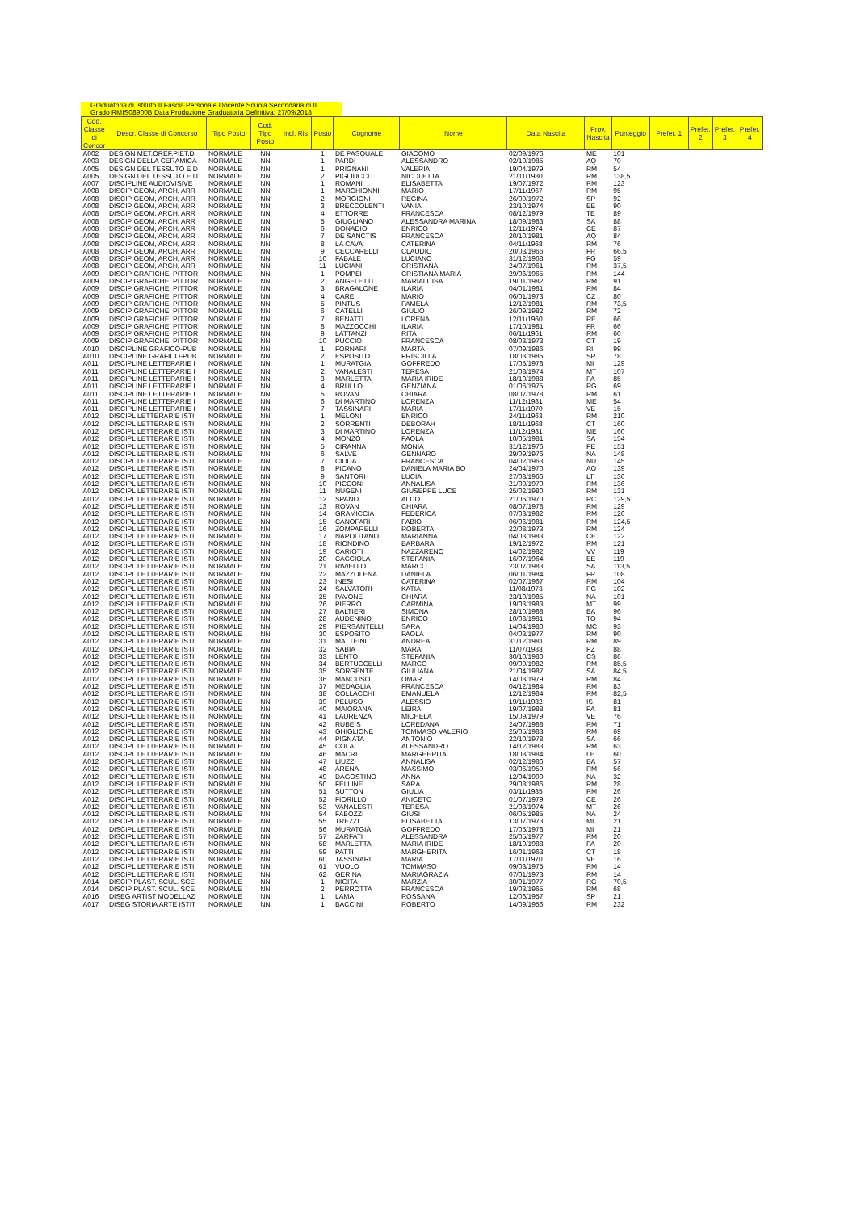Graduatoria di Istituto II Fascia Personale Docente Scuola Secondaria di II
Grado RMIS08900B Data Produzione Graduatoria Definitiva: 27/09/2018
| Cod. Classe di Concor | Descr. Classe di Concorso | Tipo Posto | Cod. Tipo Posto | Incl. Ris | Posto | Cognome | Nome | Data Nascita | Prov. Nascita | Punteggio | Prefer. 1 | Prefer. 2 | Prefer. 3 | Prefer. 4 |
| --- | --- | --- | --- | --- | --- | --- | --- | --- | --- | --- | --- | --- | --- | --- |
| A002 | DESIGN MET.OREF.PIET.D | NORMALE | NN | | 1 | DE PASQUALE | GIACOMO | 02/09/1976 | ME | 101 | | | | |
| A003 | DESIGN DELLA CERAMICA | NORMALE | NN | | 1 | PARDI | ALESSANDRO | 02/10/1985 | AQ | 70 | | | | |
| A005 | DESIGN DEL TESSUTO E D | NORMALE | NN | | 1 | PRIGNANI | VALERIA | 19/04/1979 | RM | 54 | | | | |
| A005 | DESIGN DEL TESSUTO E D | NORMALE | NN | | 2 | PIGLIUCCI | NICOLETTA | 21/11/1980 | RM | 138,5 | | | | |
| A007 | DISCIPLINE AUDIOVISIVE | NORMALE | NN | | 1 | ROMANI | ELISABETTA | 19/07/1972 | RM | 123 | | | | |
| A008 | DISCIP GEOM, ARCH, ARR | NORMALE | NN | | 1 | MARCHIONNI | MARIO | 17/11/1967 | RM | 95 | | | | |
| A008 | DISCIP GEOM, ARCH, ARR | NORMALE | NN | | 2 | MORGIONI | REGINA | 26/09/1972 | SP | 92 | | | | |
| A008 | DISCIP GEOM, ARCH, ARR | NORMALE | NN | | 3 | BRECCOLENTI | VANIA | 23/10/1974 | EE | 90 | | | | |
| A008 | DISCIP GEOM, ARCH, ARR | NORMALE | NN | | 4 | ETTORRE | FRANCESCA | 08/12/1979 | TE | 89 | | | | |
| A008 | DISCIP GEOM, ARCH, ARR | NORMALE | NN | | 5 | GIUGLIANO | ALESSANDRA MARINA | 18/09/1983 | SA | 88 | | | | |
| A008 | DISCIP GEOM, ARCH, ARR | NORMALE | NN | | 6 | DONADIO | ENRICO | 12/11/1974 | CE | 87 | | | | |
| A008 | DISCIP GEOM, ARCH, ARR | NORMALE | NN | | 7 | DE SANCTIS | FRANCESCA | 20/10/1981 | AQ | 84 | | | | |
| A008 | DISCIP GEOM, ARCH, ARR | NORMALE | NN | | 8 | LA CAVA | CATERINA | 04/11/1968 | RM | 76 | | | | |
| A008 | DISCIP GEOM, ARCH, ARR | NORMALE | NN | | 9 | CECCARELLI | CLAUDIO | 20/03/1966 | FR | 66,5 | | | | |
| A008 | DISCIP GEOM, ARCH, ARR | NORMALE | NN | | 10 | FABALE | LUCIANO | 31/12/1968 | FG | 59 | | | | |
| A008 | DISCIP GEOM, ARCH, ARR | NORMALE | NN | | 11 | LUCIANI | CRISTIANA | 24/07/1961 | RM | 37,5 | | | | |
| A009 | DISCIP GRAFICHE, PITTOR | NORMALE | NN | | 1 | POMPEI | CRISTIANA MARIA | 29/06/1965 | RM | 144 | | | | |
| A009 | DISCIP GRAFICHE, PITTOR | NORMALE | NN | | 2 | ANGELETTI | MARIALUISA | 19/01/1982 | RM | 91 | | | | |
| A009 | DISCIP GRAFICHE, PITTOR | NORMALE | NN | | 3 | BRAGALONE | ILARIA | 04/01/1981 | RM | 84 | | | | |
| A009 | DISCIP GRAFICHE, PITTOR | NORMALE | NN | | 4 | CARE | MARIO | 06/01/1973 | CZ | 80 | | | | |
| A009 | DISCIP GRAFICHE, PITTOR | NORMALE | NN | | 5 | PINTUS | PAMELA | 12/12/1981 | RM | 73,5 | | | | |
| A009 | DISCIP GRAFICHE, PITTOR | NORMALE | NN | | 6 | CATELLI | GIULIO | 26/09/1982 | RM | 72 | | | | |
| A009 | DISCIP GRAFICHE, PITTOR | NORMALE | NN | | 7 | BENATTI | LORENA | 12/11/1960 | RE | 66 | | | | |
| A009 | DISCIP GRAFICHE, PITTOR | NORMALE | NN | | 8 | MAZZOCCHI | ILARIA | 17/10/1981 | FR | 66 | | | | |
| A009 | DISCIP GRAFICHE, PITTOR | NORMALE | NN | | 9 | LATTANZI | RITA | 06/11/1961 | RM | 60 | | | | |
| A009 | DISCIP GRAFICHE, PITTOR | NORMALE | NN | | 10 | PUCCIO | FRANCESCA | 08/03/1973 | CT | 19 | | | | |
| A010 | DISCIPLINE GRAFICO-PUB | NORMALE | NN | | 1 | FORNARI | MARTA | 07/09/1986 | RI | 99 | | | | |
| A010 | DISCIPLINE GRAFICO-PUB | NORMALE | NN | | 2 | ESPOSITO | PRISCILLA | 18/03/1985 | SR | 78 | | | | |
| A011 | DISCIPLINE LETTERARIE I | NORMALE | NN | | 1 | MURATGIA | GOFFREDO | 17/05/1978 | MI | 129 | | | | |
| A011 | DISCIPLINE LETTERARIE I | NORMALE | NN | | 2 | VANALESTI | TERESA | 21/08/1974 | MT | 107 | | | | |
| A011 | DISCIPLINE LETTERARIE I | NORMALE | NN | | 3 | MARLETTA | MARIA IRIDE | 18/10/1988 | PA | 85 | | | | |
| A011 | DISCIPLINE LETTERARIE I | NORMALE | NN | | 4 | BRULLO | GENZIANA | 01/06/1975 | RG | 69 | | | | |
| A011 | DISCIPLINE LETTERARIE I | NORMALE | NN | | 5 | ROVAN | CHIARA | 08/07/1978 | RM | 61 | | | | |
| A011 | DISCIPLINE LETTERARIE I | NORMALE | NN | | 6 | DI MARTINO | LORENZA | 11/12/1981 | ME | 54 | | | | |
| A011 | DISCIPLINE LETTERARIE I | NORMALE | NN | | 7 | TASSINARI | MARIA | 17/11/1970 | VE | 15 | | | | |
| A012 | DISCIPL LETTERARIE ISTI | NORMALE | NN | | 1 | MELONI | ENRICO | 24/11/1963 | RM | 210 | | | | |
| A012 | DISCIPL LETTERARIE ISTI | NORMALE | NN | | 2 | SORRENTI | DEBORAH | 18/11/1968 | CT | 160 | | | | |
| A012 | DISCIPL LETTERARIE ISTI | NORMALE | NN | | 3 | DI MARTINO | LORENZA | 11/12/1981 | ME | 160 | | | | |
| A012 | DISCIPL LETTERARIE ISTI | NORMALE | NN | | 4 | MONZO | PAOLA | 10/05/1981 | SA | 154 | | | | |
| A012 | DISCIPL LETTERARIE ISTI | NORMALE | NN | | 5 | CIRANNA | MONIA | 31/12/1976 | PE | 151 | | | | |
| A012 | DISCIPL LETTERARIE ISTI | NORMALE | NN | | 6 | SALVE | GENNARO | 29/09/1976 | NA | 148 | | | | |
| A012 | DISCIPL LETTERARIE ISTI | NORMALE | NN | | 7 | CIDDA | FRANCESCA | 04/02/1963 | NU | 145 | | | | |
| A012 | DISCIPL LETTERARIE ISTI | NORMALE | NN | | 8 | PICANO | DANIELA MARIA BO | 24/04/1970 | AO | 139 | | | | |
| A012 | DISCIPL LETTERARIE ISTI | NORMALE | NN | | 9 | SANTORI | LUCIA | 27/08/1966 | LT | 136 | | | | |
| A012 | DISCIPL LETTERARIE ISTI | NORMALE | NN | | 10 | PICCONI | ANNALISA | 21/09/1970 | RM | 136 | | | | |
| A012 | DISCIPL LETTERARIE ISTI | NORMALE | NN | | 11 | NUGENI | GIUSEPPE LUCE | 25/02/1980 | RM | 131 | | | | |
| A012 | DISCIPL LETTERARIE ISTI | NORMALE | NN | | 12 | SPANO | ALDO | 21/06/1970 | RC | 129,5 | | | | |
| A012 | DISCIPL LETTERARIE ISTI | NORMALE | NN | | 13 | ROVAN | CHIARA | 08/07/1978 | RM | 129 | | | | |
| A012 | DISCIPL LETTERARIE ISTI | NORMALE | NN | | 14 | GRAMICCIA | FEDERICA | 07/03/1982 | RM | 126 | | | | |
| A012 | DISCIPL LETTERARIE ISTI | NORMALE | NN | | 15 | CANOFARI | FABIO | 06/06/1981 | RM | 124,5 | | | | |
| A012 | DISCIPL LETTERARIE ISTI | NORMALE | NN | | 16 | ZOMPARELLI | ROBERTA | 22/08/1973 | RM | 124 | | | | |
| A012 | DISCIPL LETTERARIE ISTI | NORMALE | NN | | 17 | NAPOLITANO | MARIANNA | 04/03/1983 | CE | 122 | | | | |
| A012 | DISCIPL LETTERARIE ISTI | NORMALE | NN | | 18 | RIONDINO | BARBARA | 19/12/1972 | RM | 121 | | | | |
| A012 | DISCIPL LETTERARIE ISTI | NORMALE | NN | | 19 | CARIOTI | NAZZARENO | 14/02/1982 | VV | 119 | | | | |
| A012 | DISCIPL LETTERARIE ISTI | NORMALE | NN | | 20 | CACCIOLA | STEFANIA | 16/07/1964 | EE | 119 | | | | |
| A012 | DISCIPL LETTERARIE ISTI | NORMALE | NN | | 21 | RIVIELLO | MARCO | 23/07/1983 | SA | 113,5 | | | | |
| A012 | DISCIPL LETTERARIE ISTI | NORMALE | NN | | 22 | MAZZOLENA | DANIELA | 06/01/1984 | FR | 108 | | | | |
| A012 | DISCIPL LETTERARIE ISTI | NORMALE | NN | | 23 | INESI | CATERINA | 02/07/1967 | RM | 104 | | | | |
| A012 | DISCIPL LETTERARIE ISTI | NORMALE | NN | | 24 | SALVATORI | KATIA | 11/08/1973 | PG | 102 | | | | |
| A012 | DISCIPL LETTERARIE ISTI | NORMALE | NN | | 25 | PAVONE | CHIARA | 23/10/1985 | NA | 101 | | | | |
| A012 | DISCIPL LETTERARIE ISTI | NORMALE | NN | | 26 | PIERRO | CARMINA | 19/03/1983 | MT | 99 | | | | |
| A012 | DISCIPL LETTERARIE ISTI | NORMALE | NN | | 27 | BALTIERI | SIMONA | 28/10/1988 | BA | 96 | | | | |
| A012 | DISCIPL LETTERARIE ISTI | NORMALE | NN | | 28 | AUDENINO | ENRICO | 10/08/1981 | TO | 94 | | | | |
| A012 | DISCIPL LETTERARIE ISTI | NORMALE | NN | | 29 | PIERSANTELLI | SARA | 14/04/1980 | MC | 93 | | | | |
| A012 | DISCIPL LETTERARIE ISTI | NORMALE | NN | | 30 | ESPOSITO | PAOLA | 04/03/1977 | RM | 90 | | | | |
| A012 | DISCIPL LETTERARIE ISTI | NORMALE | NN | | 31 | MATTEINI | ANDREA | 31/12/1981 | RM | 89 | | | | |
| A012 | DISCIPL LETTERARIE ISTI | NORMALE | NN | | 32 | SABIA | MARA | 11/07/1983 | PZ | 88 | | | | |
| A012 | DISCIPL LETTERARIE ISTI | NORMALE | NN | | 33 | LENTO | STEFANIA | 30/10/1980 | CS | 86 | | | | |
| A012 | DISCIPL LETTERARIE ISTI | NORMALE | NN | | 34 | BERTUCCELLI | MARCO | 09/09/1982 | RM | 85,5 | | | | |
| A012 | DISCIPL LETTERARIE ISTI | NORMALE | NN | | 35 | SORGENTE | GIULIANA | 21/04/1987 | SA | 84,5 | | | | |
| A012 | DISCIPL LETTERARIE ISTI | NORMALE | NN | | 36 | MANCUSO | OMAR | 14/03/1979 | RM | 84 | | | | |
| A012 | DISCIPL LETTERARIE ISTI | NORMALE | NN | | 37 | MEDAGLIA | FRANCESCA | 04/12/1984 | RM | 83 | | | | |
| A012 | DISCIPL LETTERARIE ISTI | NORMALE | NN | | 38 | COLLACCHI | EMANUELA | 12/12/1984 | RM | 82,5 | | | | |
| A012 | DISCIPL LETTERARIE ISTI | NORMALE | NN | | 39 | PELUSO | ALESSIO | 19/11/1982 | IS | 81 | | | | |
| A012 | DISCIPL LETTERARIE ISTI | NORMALE | NN | | 40 | MAIORANA | LEIRA | 19/07/1988 | PA | 81 | | | | |
| A012 | DISCIPL LETTERARIE ISTI | NORMALE | NN | | 41 | LAURENZA | MICHELA | 15/09/1979 | VE | 76 | | | | |
| A012 | DISCIPL LETTERARIE ISTI | NORMALE | NN | | 42 | RUBEIS | LOREDANA | 24/07/1988 | RM | 71 | | | | |
| A012 | DISCIPL LETTERARIE ISTI | NORMALE | NN | | 43 | GHIGLIONE | TOMMASO VALERIO | 25/05/1983 | RM | 69 | | | | |
| A012 | DISCIPL LETTERARIE ISTI | NORMALE | NN | | 44 | PIGNATA | ANTONIO | 22/10/1978 | SA | 66 | | | | |
| A012 | DISCIPL LETTERARIE ISTI | NORMALE | NN | | 45 | COLA | ALESSANDRO | 14/12/1983 | RM | 63 | | | | |
| A012 | DISCIPL LETTERARIE ISTI | NORMALE | NN | | 46 | MACRI | MARGHERITA | 18/08/1984 | LE | 60 | | | | |
| A012 | DISCIPL LETTERARIE ISTI | NORMALE | NN | | 47 | LIUZZI | ANNALISA | 02/12/1986 | BA | 57 | | | | |
| A012 | DISCIPL LETTERARIE ISTI | NORMALE | NN | | 48 | ARENA | MASSIMO | 03/06/1959 | RM | 56 | | | | |
| A012 | DISCIPL LETTERARIE ISTI | NORMALE | NN | | 49 | DAGOSTINO | ANNA | 12/04/1990 | NA | 32 | | | | |
| A012 | DISCIPL LETTERARIE ISTI | NORMALE | NN | | 50 | FELLINE | SARA | 29/08/1986 | RM | 28 | | | | |
| A012 | DISCIPL LETTERARIE ISTI | NORMALE | NN | | 51 | SUTTON | GIULIA | 03/11/1985 | RM | 26 | | | | |
| A012 | DISCIPL LETTERARIE ISTI | NORMALE | NN | | 52 | FIORILLO | ANICETO | 01/07/1979 | CE | 26 | | | | |
| A012 | DISCIPL LETTERARIE ISTI | NORMALE | NN | | 53 | VANALESTI | TERESA | 21/08/1974 | MT | 26 | | | | |
| A012 | DISCIPL LETTERARIE ISTI | NORMALE | NN | | 54 | FABOZZI | GIUSI | 06/05/1985 | NA | 24 | | | | |
| A012 | DISCIPL LETTERARIE ISTI | NORMALE | NN | | 55 | TREZZI | ELISABETTA | 13/07/1973 | MI | 21 | | | | |
| A012 | DISCIPL LETTERARIE ISTI | NORMALE | NN | | 56 | MURATGIA | GOFFREDO | 17/05/1978 | MI | 21 | | | | |
| A012 | DISCIPL LETTERARIE ISTI | NORMALE | NN | | 57 | ZARFATI | ALESSANDRA | 25/05/1977 | RM | 20 | | | | |
| A012 | DISCIPL LETTERARIE ISTI | NORMALE | NN | | 58 | MARLETTA | MARIA IRIDE | 18/10/1988 | PA | 20 | | | | |
| A012 | DISCIPL LETTERARIE ISTI | NORMALE | NN | | 59 | PATTI | MARGHERITA | 16/01/1963 | CT | 18 | | | | |
| A012 | DISCIPL LETTERARIE ISTI | NORMALE | NN | | 60 | TASSINARI | MARIA | 17/11/1970 | VE | 16 | | | | |
| A012 | DISCIPL LETTERARIE ISTI | NORMALE | NN | | 61 | VUOLO | TOMMASO | 09/03/1975 | RM | 14 | | | | |
| A012 | DISCIPL LETTERARIE ISTI | NORMALE | NN | | 62 | GERINA | MARIAGRAZIA | 07/01/1973 | RM | 14 | | | | |
| A014 | DISCIP PLAST. SCUL. SCE | NORMALE | NN | | 1 | NIGITA | MARZIA | 30/01/1977 | RG | 70,5 | | | | |
| A014 | DISCIP PLAST. SCUL. SCE | NORMALE | NN | | 2 | PERROTTA | FRANCESCA | 19/03/1965 | RM | 68 | | | | |
| A016 | DISEG ARTIST MODELLAZ | NORMALE | NN | | 1 | LAMA | ROSSANA | 12/06/1957 | SP | 21 | | | | |
| A017 | DISEG STORIA ARTE ISTIT | NORMALE | NN | | 1 | BACCINI | ROBERTO | 14/09/1956 | RM | 232 | | | | |